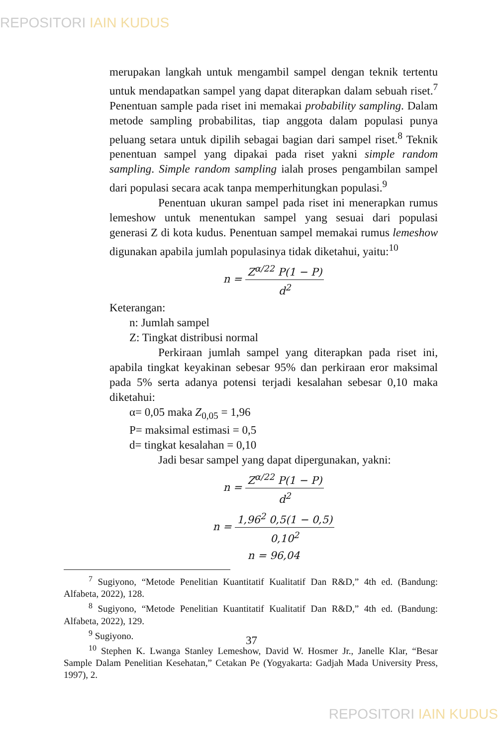REPOSITORI IAIN KUDUS
merupakan langkah untuk mengambil sampel dengan teknik tertentu untuk mendapatkan sampel yang dapat diterapkan dalam sebuah riset.<sup>7</sup> Penentuan sample pada riset ini memakai probability sampling. Dalam metode sampling probabilitas, tiap anggota dalam populasi punya peluang setara untuk dipilih sebagai bagian dari sampel riset.<sup>8</sup> Teknik penentuan sampel yang dipakai pada riset yakni simple random sampling. Simple random sampling ialah proses pengambilan sampel dari populasi secara acak tanpa memperhitungkan populasi.<sup>9</sup>
Penentuan ukuran sampel pada riset ini menerapkan rumus lemeshow untuk menentukan sampel yang sesuai dari populasi generasi Z di kota kudus. Penentuan sampel memakai rumus lemeshow digunakan apabila jumlah populasinya tidak diketahui, yaitu:<sup>10</sup>
n = Z<sup>α/2</sup><sup>2</sup> P(1 − P) d<sup>2</sup>
Keterangan:
n: Jumlah sampel
Z: Tingkat distribusi normal
Perkiraan jumlah sampel yang diterapkan pada riset ini, apabila tingkat keyakinan sebesar 95% dan perkiraan eror maksimal pada 5% serta adanya potensi terjadi kesalahan sebesar 0,10 maka diketahui:
α= 0,05 maka Z<sub>0,05</sub> = 1,96
P= maksimal estimasi = 0,5
d= tingkat kesalahan = 0,10
Jadi besar sampel yang dapat dipergunakan, yakni:
n = Z<sup>α/2</sup><sup>2</sup> P(1 − P) d<sup>2</sup>
n = 1,96<sup>2</sup> 0,5(1 − 0,5) 0,10<sup>2</sup>
n = 96,04
<sup>7</sup> Sugiyono, “Metode Penelitian Kuantitatif Kualitatif Dan R&D,” 4th ed. (Bandung: Alfabeta, 2022), 128.
<sup>8</sup> Sugiyono, “Metode Penelitian Kuantitatif Kualitatif Dan R&D,” 4th ed. (Bandung: Alfabeta, 2022), 129.
<sup>9</sup> Sugiyono.
<sup>10</sup> Stephen K. Lwanga Stanley Lemeshow, David W. Hosmer Jr., Janelle Klar, “Besar Sample Dalam Penelitian Kesehatan,” Cetakan Pe (Yogyakarta: Gadjah Mada University Press, 1997), 2.
37
REPOSITORI IAIN KUDUS